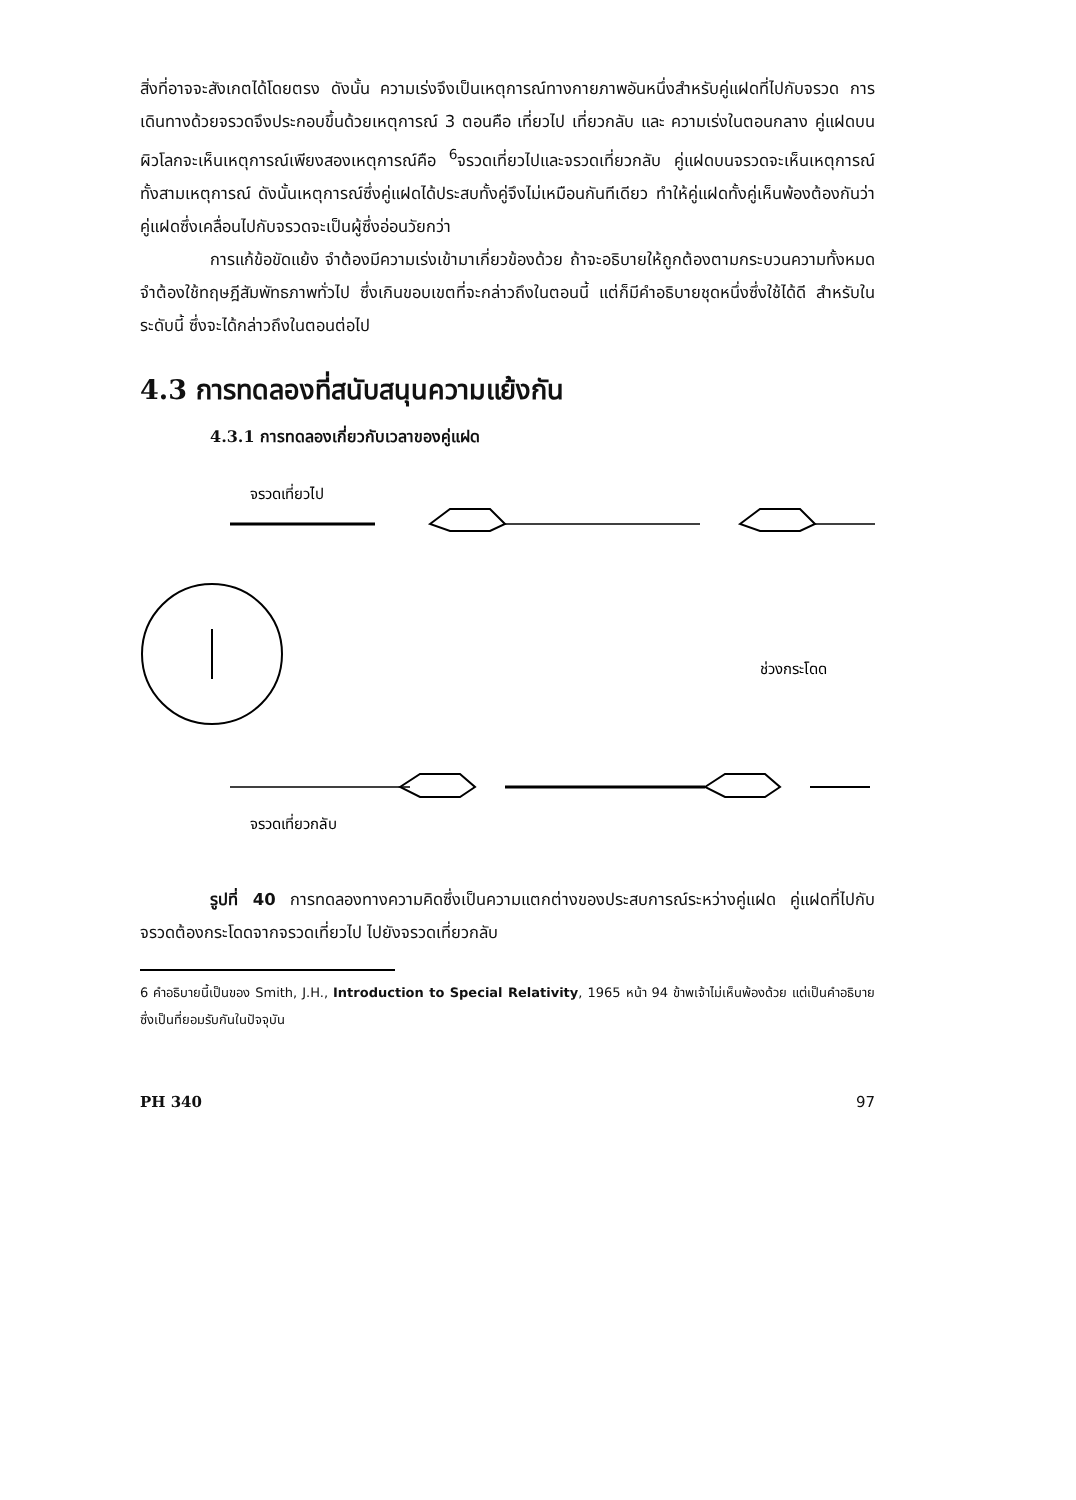สิ่งที่อาจจะสังเกตได้โดยตรง ดังนั้น ความเร่งจึงเป็นเหตุการณ์ทางกายภาพอันหนึ่งสำหรับคู่แฝดที่ไปกับจรวด การเดินทางด้วยจรวดจึงประกอบขึ้นด้วยเหตุการณ์ 3 ตอนคือ เที่ยวไป เที่ยวกลับ และ ความเร่งในตอนกลาง คู่แฝดบนผิวโลกจะเห็นเหตุการณ์เพียงสองเหตุการณ์คือ <sup>6</sup>จรวดเที่ยวไปและจรวดเที่ยวกลับ คู่แฝดบนจรวดจะเห็นเหตุการณ์ทั้งสามเหตุการณ์ ดังนั้นเหตุการณ์ซึ่งคู่แฝดได้ประสบทั้งคู่จึงไม่เหมือนกันทีเดียว ทำให้คู่แฝดทั้งคู่เห็นพ้องต้องกันว่าคู่แฝดซึ่งเคลื่อนไปกับจรวดจะเป็นผู้ซึ่งอ่อนวัยกว่า
การแก้ข้อขัดแย้ง จำต้องมีความเร่งเข้ามาเกี่ยวข้องด้วย ถ้าจะอธิบายให้ถูกต้องตามกระบวนความทั้งหมด จำต้องใช้ทฤษฎีสัมพัทธภาพทั่วไป ซึ่งเกินขอบเขตที่จะกล่าวถึงในตอนนี้ แต่ก็มีคำอธิบายชุดหนึ่งซึ่งใช้ได้ดี สำหรับในระดับนี้ ซึ่งจะได้กล่าวถึงในตอนต่อไป
4.3 การทดลองที่สนับสนุนความแย้งกัน
4.3.1 การทดลองเกี่ยวกับเวลาของคู่แฝด
จรวดเที่ยวไป
ช่วงกระโดด
จรวดเที่ยวกลับ
รูปที่ 40 การทดลองทางความคิดซึ่งเป็นความแตกต่างของประสบการณ์ระหว่างคู่แฝด คู่แฝดที่ไปกับจรวดต้องกระโดดจากจรวดเที่ยวไป ไปยังจรวดเที่ยวกลับ
6 คำอธิบายนี้เป็นของ Smith, J.H., Introduction to Special Relativity, 1965 หน้า 94 ข้าพเจ้าไม่เห็นพ้องด้วย แต่เป็นคำอธิบายซึ่งเป็นที่ยอมรับกันในปัจจุบัน
PH 340 97